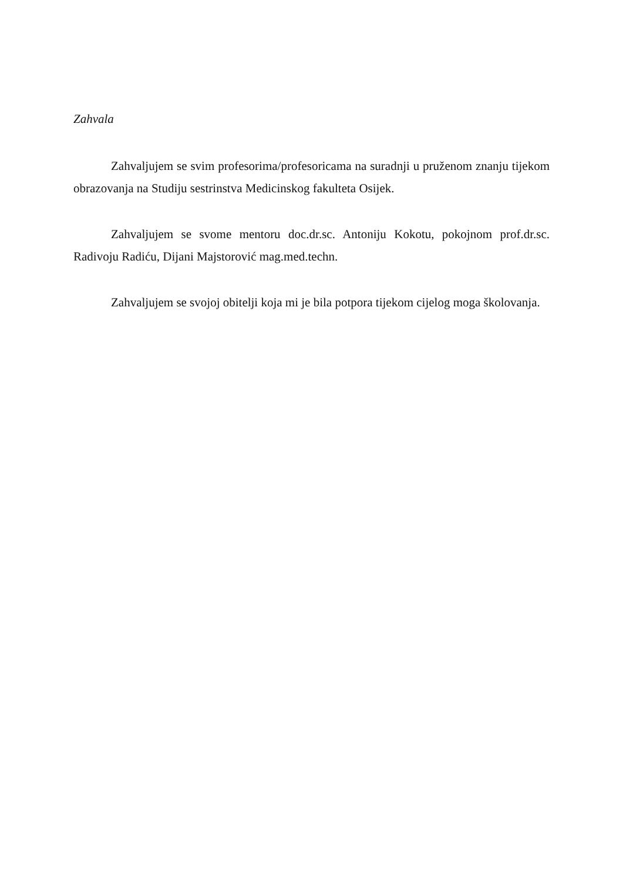Zahvala
Zahvaljujem se svim profesorima/profesoricama na suradnji u pruženom znanju tijekom obrazovanja na Studiju sestrinstva Medicinskog fakulteta Osijek.
Zahvaljujem se svome mentoru doc.dr.sc. Antoniju Kokotu, pokojnom prof.dr.sc. Radivoju Radiću, Dijani Majstorović mag.med.techn.
Zahvaljujem se svojoj obitelji koja mi je bila potpora tijekom cijelog moga školovanja.